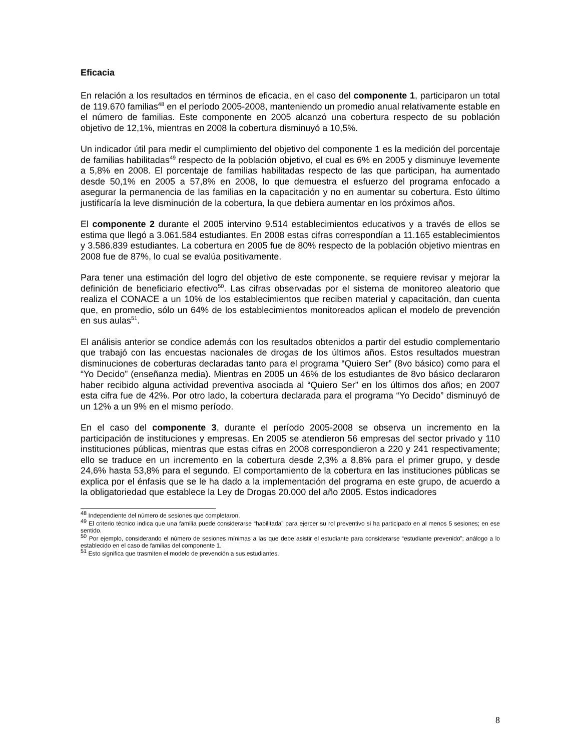Eficacia
En relación a los resultados en términos de eficacia, en el caso del componente 1, participaron un total de 119.670 familias<sup>48</sup> en el período 2005-2008, manteniendo un promedio anual relativamente estable en el número de familias. Este componente en 2005 alcanzó una cobertura respecto de su población objetivo de 12,1%, mientras en 2008 la cobertura disminuyó a 10,5%.
Un indicador útil para medir el cumplimiento del objetivo del componente 1 es la medición del porcentaje de familias habilitadas<sup>49</sup> respecto de la población objetivo, el cual es 6% en 2005 y disminuye levemente a 5,8% en 2008. El porcentaje de familias habilitadas respecto de las que participan, ha aumentado desde 50,1% en 2005 a 57,8% en 2008, lo que demuestra el esfuerzo del programa enfocado a asegurar la permanencia de las familias en la capacitación y no en aumentar su cobertura. Esto último justificaría la leve disminución de la cobertura, la que debiera aumentar en los próximos años.
El componente 2 durante el 2005 intervino 9.514 establecimientos educativos y a través de ellos se estima que llegó a 3.061.584 estudiantes. En 2008 estas cifras correspondían a 11.165 establecimientos y 3.586.839 estudiantes. La cobertura en 2005 fue de 80% respecto de la población objetivo mientras en 2008 fue de 87%, lo cual se evalúa positivamente.
Para tener una estimación del logro del objetivo de este componente, se requiere revisar y mejorar la definición de beneficiario efectivo<sup>50</sup>. Las cifras observadas por el sistema de monitoreo aleatorio que realiza el CONACE a un 10% de los establecimientos que reciben material y capacitación, dan cuenta que, en promedio, sólo un 64% de los establecimientos monitoreados aplican el modelo de prevención en sus aulas<sup>51</sup>.
El análisis anterior se condice además con los resultados obtenidos a partir del estudio complementario que trabajó con las encuestas nacionales de drogas de los últimos años. Estos resultados muestran disminuciones de coberturas declaradas tanto para el programa “Quiero Ser” (8vo básico) como para el “Yo Decido” (enseñanza media). Mientras en 2005 un 46% de los estudiantes de 8vo básico declararon haber recibido alguna actividad preventiva asociada al “Quiero Ser” en los últimos dos años; en 2007 esta cifra fue de 42%. Por otro lado, la cobertura declarada para el programa “Yo Decido” disminuyó de un 12% a un 9% en el mismo período.
En el caso del componente 3, durante el período 2005-2008 se observa un incremento en la participación de instituciones y empresas. En 2005 se atendieron 56 empresas del sector privado y 110 instituciones públicas, mientras que estas cifras en 2008 correspondieron a 220 y 241 respectivamente; ello se traduce en un incremento en la cobertura desde 2,3% a 8,8% para el primer grupo, y desde 24,6% hasta 53,8% para el segundo. El comportamiento de la cobertura en las instituciones públicas se explica por el énfasis que se le ha dado a la implementación del programa en este grupo, de acuerdo a la obligatoriedad que establece la Ley de Drogas 20.000 del año 2005. Estos indicadores
<sup>48</sup> Independiente del número de sesiones que completaron.
<sup>49</sup> El criterio técnico indica que una familia puede considerarse “habilitada” para ejercer su rol preventivo si ha participado en al menos 5 sesiones; en ese sentido.
<sup>50</sup> Por ejemplo, considerando el número de sesiones mínimas a las que debe asistir el estudiante para considerarse “estudiante prevenido”; análogo a lo establecido en el caso de familias del componente 1.
<sup>51</sup> Esto significa que trasmiten el modelo de prevención a sus estudiantes.
8